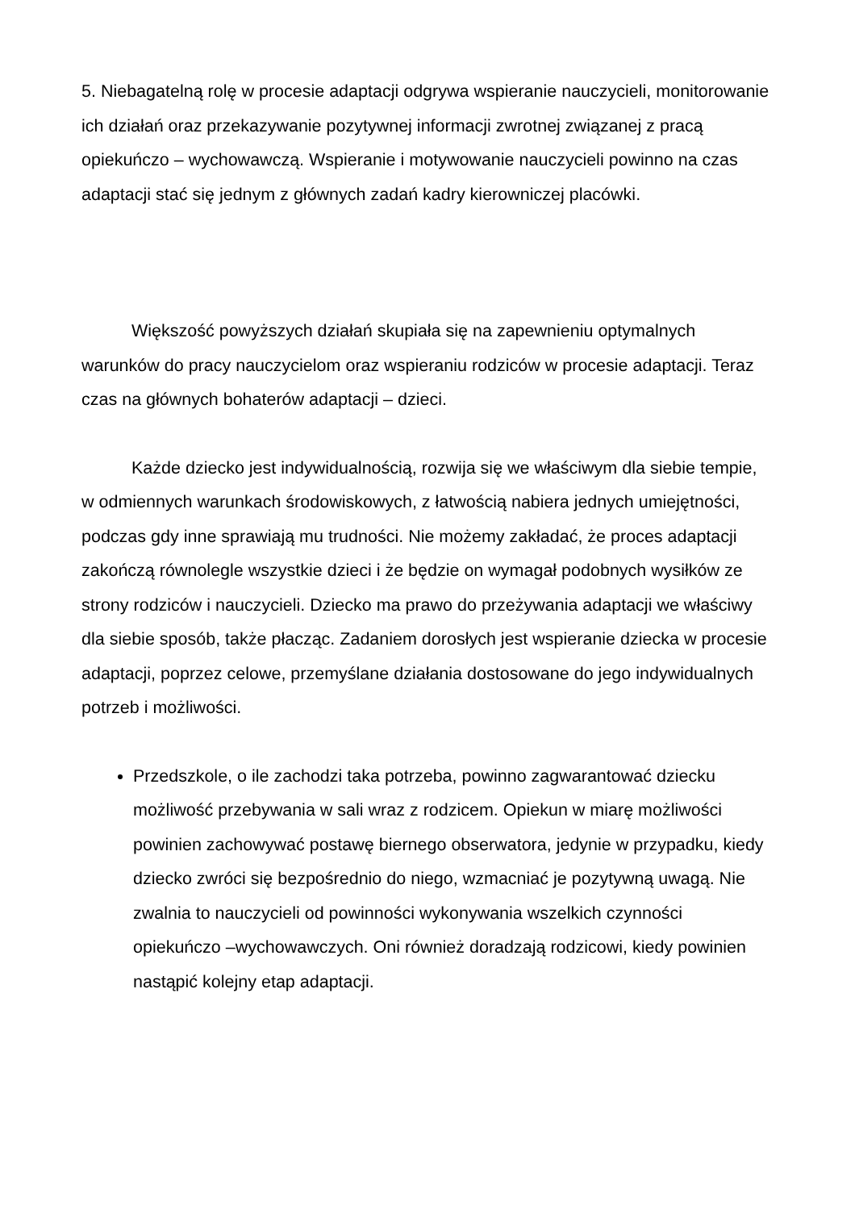5. Niebagatelną rolę w procesie adaptacji odgrywa wspieranie nauczycieli, monitorowanie ich działań oraz przekazywanie pozytywnej informacji zwrotnej związanej z pracą opiekuńczo – wychowawczą. Wspieranie i motywowanie nauczycieli powinno na czas adaptacji stać się jednym z głównych zadań kadry kierowniczej placówki.
Większość powyższych działań skupiała się na zapewnieniu optymalnych warunków do pracy nauczycielom oraz wspieraniu rodziców w procesie adaptacji. Teraz czas na głównych bohaterów adaptacji – dzieci.
Każde dziecko jest indywidualnością, rozwija się we właściwym dla siebie tempie, w odmiennych warunkach środowiskowych, z łatwością nabiera jednych umiejętności, podczas gdy inne sprawiają mu trudności. Nie możemy zakładać, że proces adaptacji zakończą równolegle wszystkie dzieci i że będzie on wymagał podobnych wysiłków ze strony rodziców i nauczycieli. Dziecko ma prawo do przeżywania adaptacji we właściwy dla siebie sposób, także płacząc. Zadaniem dorosłych jest wspieranie dziecka w procesie adaptacji, poprzez celowe, przemyślane działania dostosowane do jego indywidualnych potrzeb i możliwości.
Przedszkole, o ile zachodzi taka potrzeba, powinno zagwarantować dziecku możliwość przebywania w sali wraz z rodzicem. Opiekun w miarę możliwości powinien zachowywać postawę biernego obserwatora, jedynie w przypadku, kiedy dziecko zwróci się bezpośrednio do niego, wzmacniać je pozytywną uwagą. Nie zwalnia to nauczycieli od powinności wykonywania wszelkich czynności opiekuńczo –wychowawczych. Oni również doradzają rodzicowi, kiedy powinien nastąpić kolejny etap adaptacji.